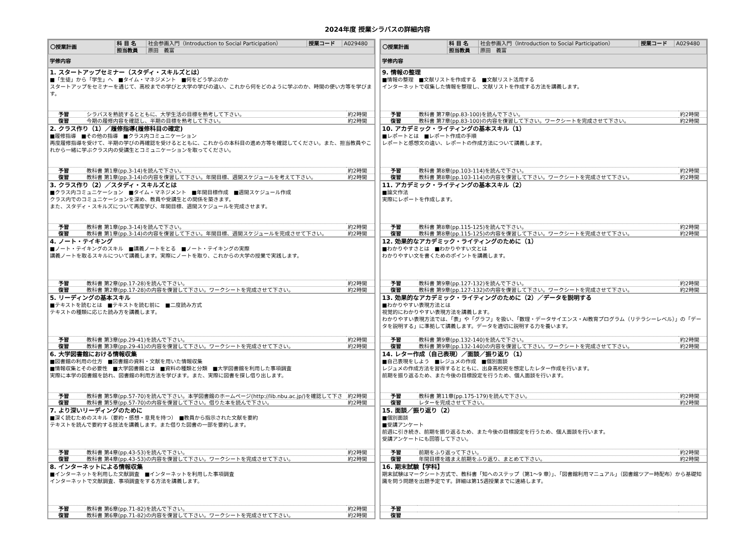2024年度 授業シラバスの詳細内容
| 〇授業計画 | 科 目 名 | 社会参画入門（Introduction to Social Participation） | 授業コード | A029480 |
| | 担当教員 | 原田 義富 | | |
学修内容
1. スタートアップセミナー（スタディ・スキルズとは）
■「生徒」から「学生」へ　■タイム・マネジメント　■何をどう学ぶのか
スタートアップをセミナーを通じて、高校までの学びと大学の学びの違い、これから何をどのように学ぶのか、時間の使い方等を学びます。
| 予習 | シラバスを熟読するとともに、大学生活の目標を熟考して下さい。 | 約2時間 |
| 復習 | 今期の履修内容を確認し、半期の目標を熟考して下さい。 | 約2時間 |
2. クラス作り（1）／履修指導(履修科目の確定)
■履修指導　■その他の指導　■クラス内コミュニケーション
再度履修指導を受けて、半期の学びの再確認を受けるとともに、これからの本科目の進め方等を確認してください。また、担当教員やこれから一緒に学ぶクラス内の受講生とコミュニケーションを取ってください。
| 予習 | 教科書 第1章(pp.3-14)を読んで下さい。 | 約2時間 |
| 復習 | 教科書 第1章(pp.3-14)の内容を復習して下さい。年間目標、週間スケジュールを考えて下さい。 | 約2時間 |
3. クラス作り（2）／スタディ・スキルズとは
■クラス内コミュニケーション　■タイム・マネジメント　■年間目標作成　■週間スケジュール作成
クラス内でのコミュニケーションを深め、教員や受講生との関係を築きます。
また、スタディ・スキルズについて再度学び、年間目標、週間スケジュールを完成させます。
| 予習 | 教科書 第1章(pp.3-14)を読んで下さい。 | 約2時間 |
| 復習 | 教科書 第1章(pp.3-14)の内容を復習して下さい。年間目標、週間スケジュールを完成させて下さい。 | 約2時間 |
4. ノート・テイキング
■ノート・テイキングのスキル　■講義ノートをとる　■ノート・テイキングの実際
講義ノートを取るスキルについて講義します。実際にノートを取り、これからの大学の授業で実践します。
| 予習 | 教科書 第2章(pp.17-28)を読んで下さい。 | 約2時間 |
| 復習 | 教科書 第2章(pp.17-28)の内容を復習して下さい。ワークシートを完成させて下さい。 | 約2時間 |
5. リーディングの基本スキル
■テキストを読むとは　■テキストを読む前に　■二度読み方式
テキストの種類に応じた読み方を講義します。
| 予習 | 教科書 第3章(pp.29-41)を読んで下さい。 | 約2時間 |
| 復習 | 教科書 第3章(pp.29-41)の内容を復習して下さい。ワークシートを完成させて下さい。 | 約2時間 |
6. 大学図書館における情報収集
■図書館の利用の仕方　■図書館の資料・文献を用いた情報収集
■情報収集とその必要性　■大学図書館とは　■資料の種類と分類　■大学図書館を利用した事項調査
実際に本学の図書館を訪れ、図書館の利用方法を学びます。また、実際に図書を探し借り出します。
| 予習 | 教科書 第5章(pp.57-70)を読んで下さい。本学図書館のホームページ(http://lib.nbu.ac.jp/)を確認して下さ | 約2時間 |
| 復習 | 教科書 第5章(pp.57-70)の内容を復習して下さい。借りた本を読んで下さい。 | 約2時間 |
7. より深いリーディングのために
■深く読むためのスキル（要約・感想・意見を持つ）　■教員から指示された文献を要約
テキストを読んで要約する技法を講義します。また借りた図書の一部を要約します。
| 予習 | 教科書 第4章(pp.43-53)を読んで下さい。 | 約2時間 |
| 復習 | 教科書 第4章(pp.43-53)の内容を復習して下さい。ワークシートを完成させて下さい。 | 約2時間 |
8. インターネットによる情報収集
■インターネットを利用した文献調査　■インターネットを利用した事項調査
インターネットで文献調査、事項調査をする方法を講義します。
| 予習 | 教科書 第6章(pp.71-82)を読んで下さい。 | 約2時間 |
| 復習 | 教科書 第6章(pp.71-82)の内容を復習して下さい。ワークシートを完成させて下さい。 | 約2時間 |
| 〇授業計画 | 科 目 名 | 社会参画入門（Introduction to Social Participation） | 授業コード | A029480 |
| | 担当教員 | 原田 義富 | | |
学修内容
9. 情報の整理
■情報の整理　■文献リストを作成する　■文献リスト活用する
インターネットで収集した情報を整理し、文献リストを作成する方法を講義します。
| 予習 | 教科書 第7章(pp.83-100)を読んで下さい。 | 約2時間 |
| 復習 | 教科書 第7章(pp.83-100)の内容を復習して下さい。ワークシートを完成させて下さい。 | 約2時間 |
10. アカデミック・ライティングの基本スキル（1）
■レポートとは　■レポート作成の手順
レポートと感想文の違い、レポートの作成方法について講義します。
| 予習 | 教科書 第8章(pp.103-114)を読んで下さい。 | 約2時間 |
| 復習 | 教科書 第8章(pp.103-114)の内容を復習して下さい。ワークシートを完成させて下さい。 | 約2時間 |
11. アカデミック・ライティングの基本スキル（2）
■論文作法
実際にレポートを作成します。
| 予習 | 教科書 第8章(pp.115-125)を読んで下さい。 | 約2時間 |
| 復習 | 教科書 第8章(pp.115-125)の内容を復習して下さい。ワークシートを完成させて下さい。 | 約2時間 |
12. 効果的なアカデミック・ライティングのために（1）
■わかりやすさとは　■わかりやすい文とは
わかりやすい文を書くためのポイントを講義します。
| 予習 | 教科書 第9章(pp.127-132)を読んで下さい。 | 約2時間 |
| 復習 | 教科書 第9章(pp.127-132)の内容を復習して下さい。ワークシートを完成させて下さい。 | 約2時間 |
13. 効果的なアカデミック・ライティングのために（2）／データを説明する
■わかりやすい表現方法とは
視覚的にわかりやすい表現方法を講義します。
わかりやすい表現方法では、「表」や「グラフ」を扱い、「数理・データサイエンス・AI教育プログラム（リテラシーレベル）」の「データを説明する」に準拠して講義します。データを適切に説明する力を養います。
| 予習 | 教科書 第9章(pp.132-140)を読んで下さい。 | 約2時間 |
| 復習 | 教科書 第9章(pp.132-140)の内容を復習して下さい。ワークシートを完成させて下さい。 | 約2時間 |
14. レター作成（自己表現）／面談／振り返り（1）
■自己表現をしよう　■レジュメの作成　■個別面談
レジュメの作成方法を習得するとともに、出身高校宛を想定したレター作成を行います。
前期を振り返るため、また今後の目標設定を行うため、個人面談を行います。
| 予習 | 教科書 第11章(pp.175-179)を読んで下さい。 | 約2時間 |
| 復習 | レターを完成させて下さい。 | 約2時間 |
15. 面談／振り返り（2）
■個別面談
■受講アンケート
前週に引き続き、前期を振り返るため、また今後の目標設定を行うため、個人面談を行います。
受講アンケートにも回答して下さい。
| 予習 | 前期をふり返って下さい。 | 約2時間 |
| 復習 | 年間目標を踏まえ前期をふり返り、まとめて下さい。 | 約2時間 |
16. 期末試験【学科】
期末試験はマークシート方式で、教科書「知へのステップ（第1～9 章）」、「図書館利用マニュアル」（図書館ツアー時配布）から基礎知識を問う問題を出題予定です。詳細は第15週授業までに連絡します。
| 予習 | | |
| 復習 | | |